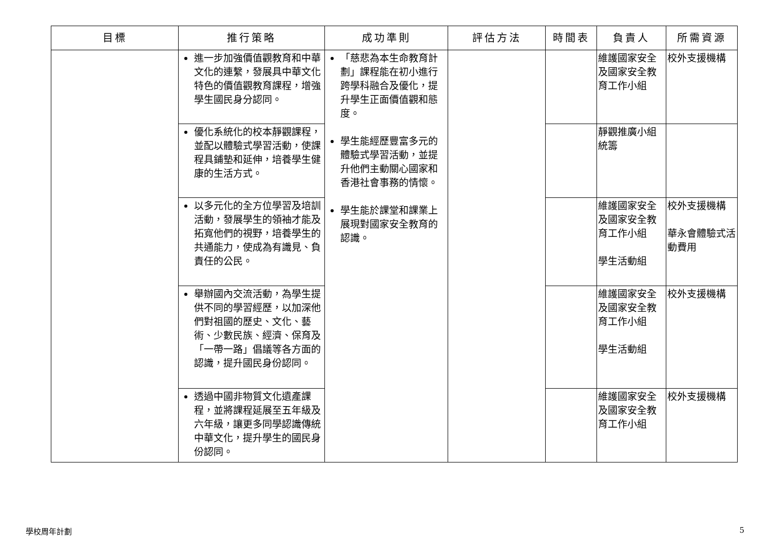| 目標 | 推行策略 | 成功準則 | 評估方法 | 時間表 | 負責人 | 所需資源 |
| --- | --- | --- | --- | --- | --- | --- |
| | 進一步加強價值觀教育和中華文化的連繫，發展具中華文化特色的價值觀教育課程，增強學生國民身分認同。 | 「慈悲為本生命教育計劃」課程能在初小進行跨學科融合及優化，提升學生正面價值觀和態度。 學生能經歷豐富多元的體驗式學習活動，並提升他們主動關心國家和香港社會事務的情懷。 學生能於課堂和課業上展現對國家安全教育的認識。 | | | 維護國家安全及國家安全教育工作小組 | 校外支援機構 |
| | 優化系統化的校本靜觀課程，並配以體驗式學習活動，使課程具鋪墊和延伸，培養學生健康的生活方式。 | | | | 靜觀推廣小組統籌 | |
| | 以多元化的全方位學習及培訓活動，發展學生的領袖才能及拓寬他們的視野，培養學生的共通能力，使成為有識見、負責任的公民。 | | | | 維護國家安全及國家安全教育工作小組 學生活動組 | 校外支援機構 華永會體驗式活動費用 |
| | 舉辦國內交流活動，為學生提供不同的學習經歷，以加深他們對祖國的歷史、文化、藝術、少數民族、經濟、保育及「一帶一路」倡議等各方面的認識，提升國民身份認同。 | | | | 維護國家安全及國家安全教育工作小組 學生活動組 | 校外支援機構 |
| | 透過中國非物質文化遺產課程，並將課程延展至五年級及六年級，讓更多同學認識傳統中華文化，提升學生的國民身份認同。 | | | | 維護國家安全及國家安全教育工作小組 | 校外支援機構 |
學校周年計劃 5